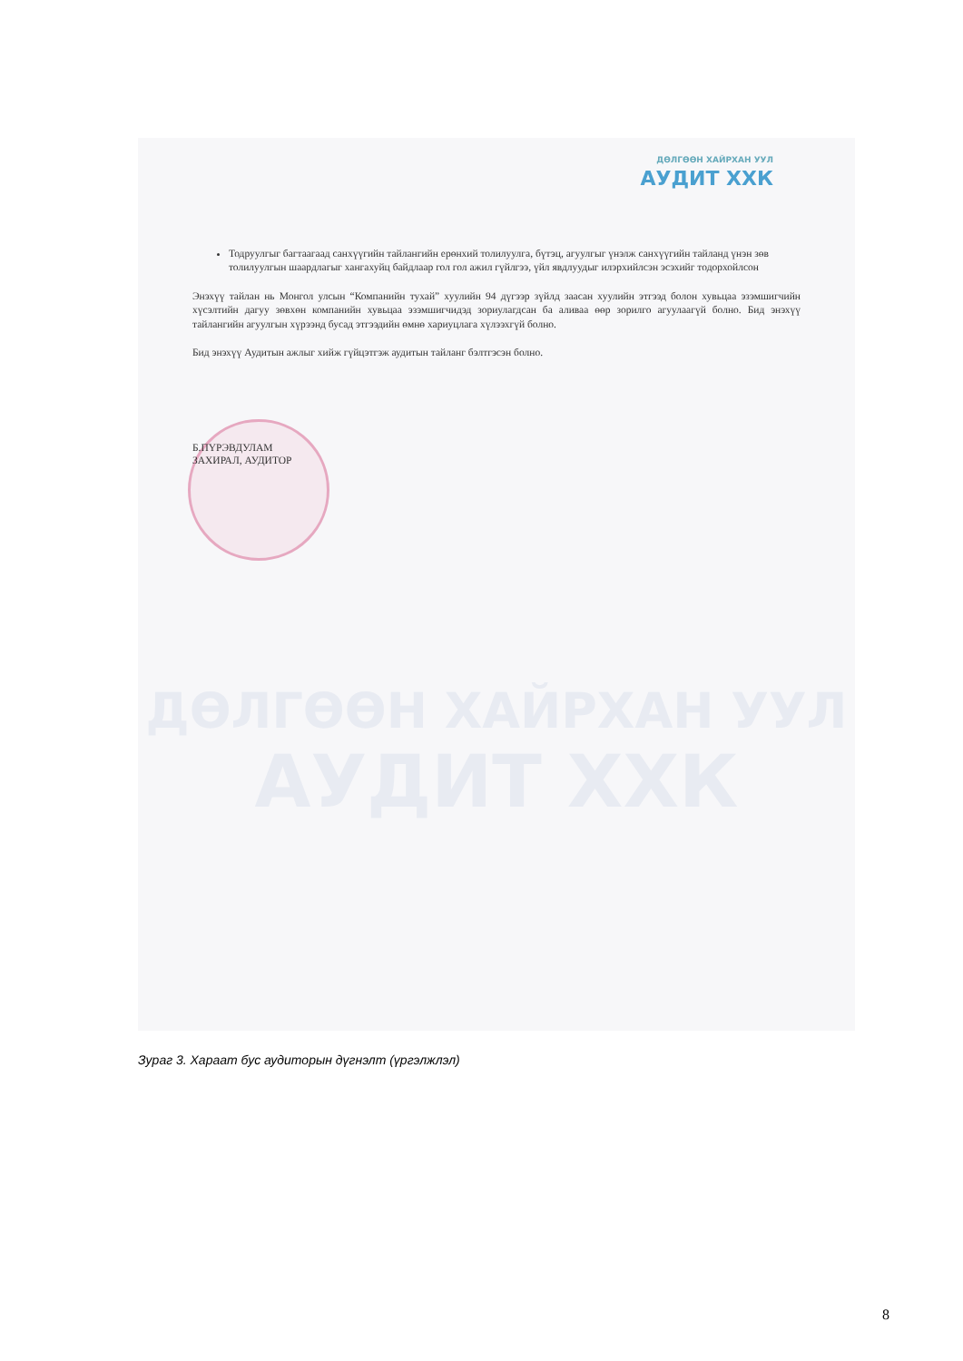ДӨЛГӨӨН ХАЙРХАН УУЛ
АУДИТ ХХК
Тодруулгыг багтаагаад санхүүгийн тайлангийн ерөнхий толилуулга, бүтэц, агуулгыг үнэлж санхүүгийн тайланд үнэн зөв толилуулгын шаардлагыг хангахуйц байдлаар гол гол ажил гүйлгээ, үйл явдлуудыг илэрхийлсэн эсэхийг тодорхойлсон
Энэхүү тайлан нь Монгол улсын “Компанийн тухай” хуулийн 94 дүгээр зүйлд заасан хуулийн этгээд болон хувьцаа эзэмшигчийн хүсэлтийн дагуу зөвхөн компанийн хувьцаа эзэмшигчидэд зориулагдсан ба аливаа өөр зорилго агуулаагүй болно. Бид энэхүү тайлангийн агуулгын хүрээнд бусад этгээдийн өмнө хариуцлага хүлээхгүй болно.
Бид энэхүү Аудитын ажлыг хийж гүйцэтгэж аудитын тайланг бэлтгэсэн болно.
Б.ПҮРЭВДУЛАМ
ЗАХИРАЛ, АУДИТОР
ДӨЛГӨӨН ХАЙРХАН УУЛ
АУДИТ ХХК
Зураг 3. Хараат бус аудиторын дүгнэлт (үргэлжлэл)
8